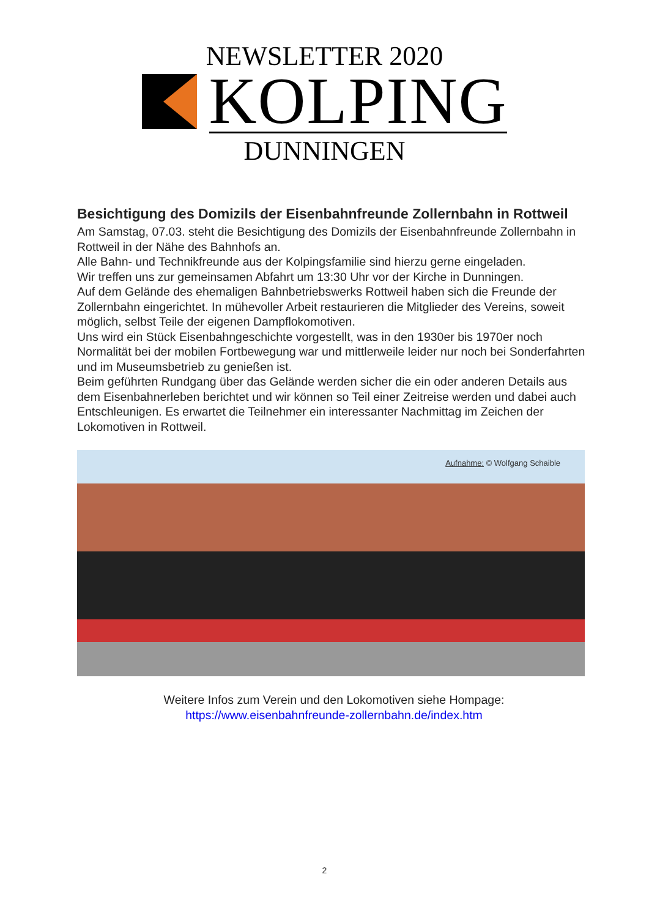NEWSLETTER 2020
KOLPING
DUNNINGEN
Besichtigung des Domizils der Eisenbahnfreunde Zollernbahn in Rottweil
Am Samstag, 07.03. steht die Besichtigung des Domizils der Eisenbahnfreunde Zollernbahn in Rottweil in der Nähe des Bahnhofs an.
Alle Bahn- und Technikfreunde aus der Kolpingsfamilie sind hierzu gerne eingeladen.
Wir treffen uns zur gemeinsamen Abfahrt um 13:30 Uhr vor der Kirche in Dunningen.
Auf dem Gelände des ehemaligen Bahnbetriebswerks Rottweil haben sich die Freunde der Zollernbahn eingerichtet. In mühevoller Arbeit restaurieren die Mitglieder des Vereins, soweit möglich, selbst Teile der eigenen Dampflokomotiven.
Uns wird ein Stück Eisenbahngeschichte vorgestellt, was in den 1930er bis 1970er noch Normalität bei der mobilen Fortbewegung war und mittlerweile leider nur noch bei Sonderfahrten und im Museumsbetrieb zu genießen ist.
Beim geführten Rundgang über das Gelände werden sicher die ein oder anderen Details aus dem Eisenbahnerleben berichtet und wir können so Teil einer Zeitreise werden und dabei auch Entschleunigen. Es erwartet die Teilnehmer ein interessanter Nachmittag im Zeichen der Lokomotiven in Rottweil.
Aufnahme: © Wolfgang Schaible
Weitere Infos zum Verein und den Lokomotiven siehe Hompage:
https://www.eisenbahnfreunde-zollernbahn.de/index.htm
2